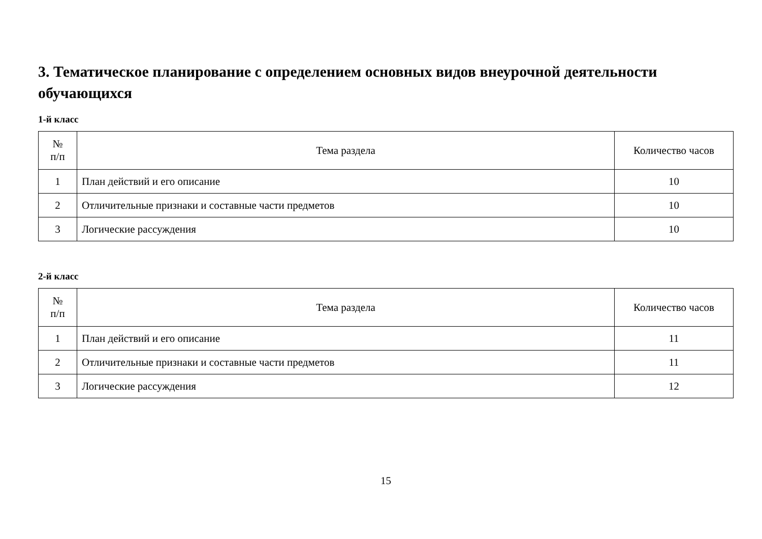3. Тематическое планирование с определением основных видов внеурочной деятельности обучающихся
1-й класс
| № п/п | Тема раздела | Количество часов |
| --- | --- | --- |
| 1 | План действий и его описание | 10 |
| 2 | Отличительные признаки и составные части предметов | 10 |
| 3 | Логические рассуждения | 10 |
2-й класс
| № п/п | Тема раздела | Количество часов |
| --- | --- | --- |
| 1 | План действий и его описание | 11 |
| 2 | Отличительные признаки и составные части предметов | 11 |
| 3 | Логические рассуждения | 12 |
15